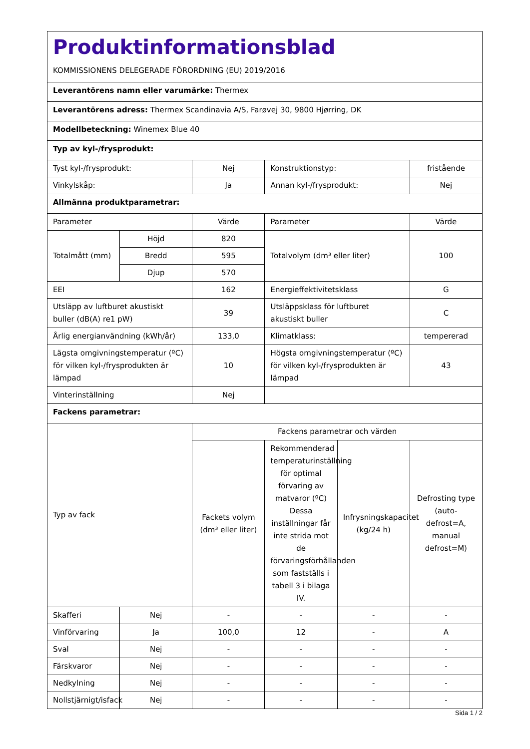| Produktinformationsblad KOMMISSIONENS DELEGERADE FÖRORDNING (EU) 2019/2016 | | | | | |
| Leverantörens namn eller varumärke: Thermex | | | | | |
| Leverantörens adress: Thermex Scandinavia A/S, Farøvej 30, 9800 Hjørring, DK | | | | | |
| Modellbeteckning: Winemex Blue 40 | | | | | |
| Typ av kyl-/frysprodukt: | | | | | |
| Tyst kyl-/frysprodukt: | | Nej | Konstruktionstyp: | | fristående |
| Vinkylskåp: | | Ja | Annan kyl-/frysprodukt: | | Nej |
| Allmänna produktparametrar: | | | | | |
| Parameter | | Värde | Parameter | | Värde |
| Totalmått (mm) | Höjd | 820 | Totalvolym (dm³ eller liter) | | 100 |
| | Bredd | 595 | | | |
| | Djup | 570 | | | |
| EEI | | 162 | Energieffektivitetsklass | | G |
| Utsläpp av luftburet akustiskt buller (dB(A) re1 pW) | | 39 | Utsläppsklass för luftburet akustiskt buller | | C |
| Årlig energianvändning (kWh/år) | | 133,0 | Klimatklass: | | tempererad |
| Lägsta omgivningstemperatur (ºC) för vilken kyl-/frysprodukten är lämpad | | 10 | Högsta omgivningstemperatur (ºC) för vilken kyl-/frysprodukten är lämpad | | 43 |
| Vinterinställning | | Nej | | | |
| Fackens parametrar: | | | | | |
| Typ av fack | | Fackens parametrar och värden | | | |
| | | Fackets volym (dm³ eller liter) | Rekommenderad temperaturinställning för optimal förvaring av matvaror (ºC) Dessa inställningar får inte strida mot de förvaringsförhållanden som fastställs i tabell 3 i bilaga IV. | Infrysningskapacitet (kg/24 h) | Defrosting type (auto-defrost=A, manual defrost=M) |
| Skafferi | Nej | - | - | - | - |
| Vinförvaring | Ja | 100,0 | 12 | - | A |
| Sval | Nej | - | - | - | - |
| Färskvaror | Nej | - | - | - | - |
| Nedkylning | Nej | - | - | - | - |
| Nollstjärnigt/isfack | Nej | - | - | - | - |
Sida 1 / 2